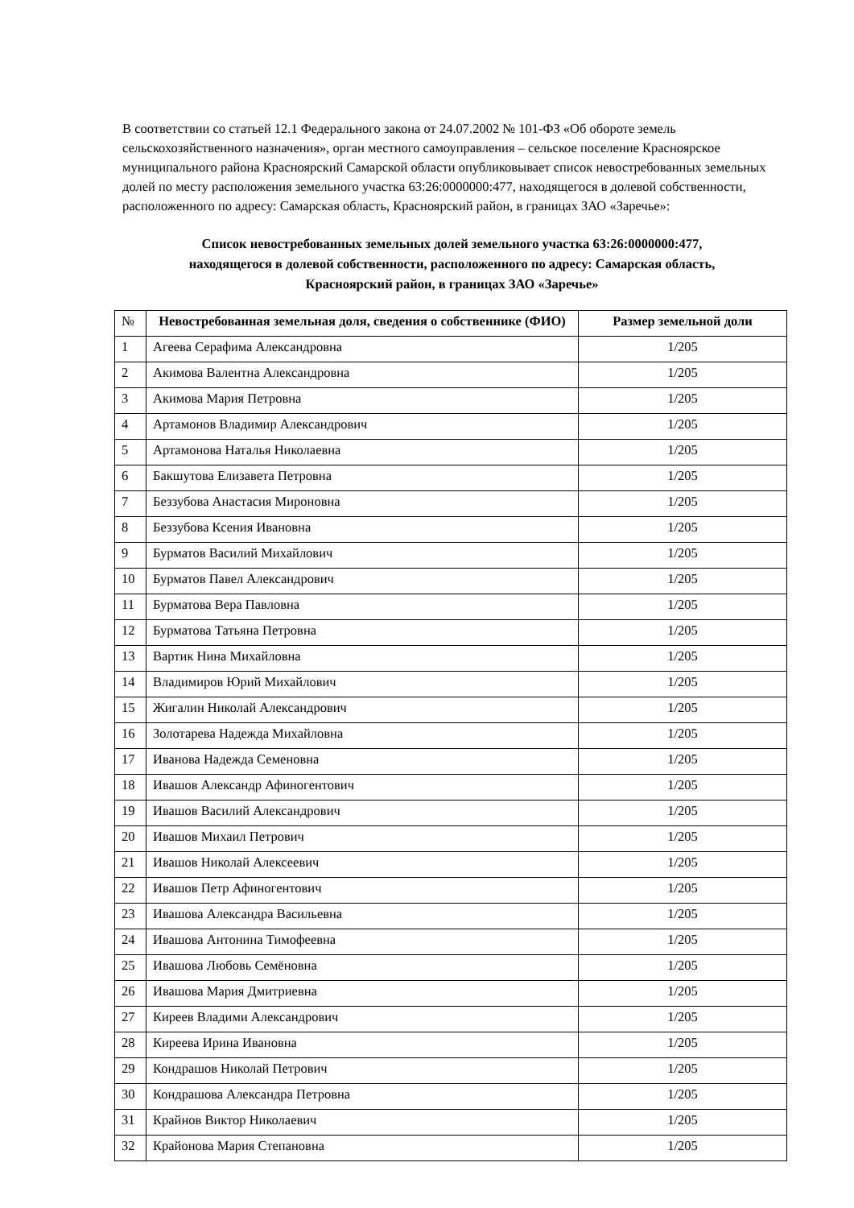В соответствии со статьей 12.1 Федерального закона от 24.07.2002 № 101-ФЗ «Об обороте земель сельскохозяйственного назначения», орган местного самоуправления – сельское поселение Красноярское муниципального района Красноярский Самарской области опубликовывает список невостребованных земельных долей по месту расположения земельного участка 63:26:0000000:477, находящегося в долевой собственности, расположенного по адресу: Самарская область, Красноярский район, в границах ЗАО «Заречье»:
Список невостребованных земельных долей земельного участка 63:26:0000000:477,
находящегося в долевой собственности, расположенного по адресу: Самарская область,
Красноярский район, в границах ЗАО «Заречье»
| № | Невостребованная земельная доля, сведения о собственнике (ФИО) | Размер земельной доли |
| --- | --- | --- |
| 1 | Агеева Серафима Александровна | 1/205 |
| 2 | Акимова Валентна Александровна | 1/205 |
| 3 | Акимова Мария Петровна | 1/205 |
| 4 | Артамонов Владимир Александрович | 1/205 |
| 5 | Артамонова Наталья Николаевна | 1/205 |
| 6 | Бакшутова Елизавета Петровна | 1/205 |
| 7 | Беззубова Анастасия Мироновна | 1/205 |
| 8 | Беззубова Ксения Ивановна | 1/205 |
| 9 | Бурматов Василий Михайлович | 1/205 |
| 10 | Бурматов Павел Александрович | 1/205 |
| 11 | Бурматова Вера Павловна | 1/205 |
| 12 | Бурматова Татьяна Петровна | 1/205 |
| 13 | Вартик Нина Михайловна | 1/205 |
| 14 | Владимиров Юрий Михайлович | 1/205 |
| 15 | Жигалин Николай Александрович | 1/205 |
| 16 | Золотарева Надежда Михайловна | 1/205 |
| 17 | Иванова Надежда Семеновна | 1/205 |
| 18 | Ивашов Александр Афиногентович | 1/205 |
| 19 | Ивашов Василий Александрович | 1/205 |
| 20 | Ивашов Михаил Петрович | 1/205 |
| 21 | Ивашов Николай Алексеевич | 1/205 |
| 22 | Ивашов Петр Афиногентович | 1/205 |
| 23 | Ивашова Александра Васильевна | 1/205 |
| 24 | Ивашова Антонина Тимофеевна | 1/205 |
| 25 | Ивашова Любовь Семёновна | 1/205 |
| 26 | Ивашова Мария Дмитриевна | 1/205 |
| 27 | Киреев Владими Александрович | 1/205 |
| 28 | Киреева Ирина Ивановна | 1/205 |
| 29 | Кондрашов Николай Петрович | 1/205 |
| 30 | Кондрашова Александра Петровна | 1/205 |
| 31 | Крайнов Виктор Николаевич | 1/205 |
| 32 | Крайонова Мария Степановна | 1/205 |